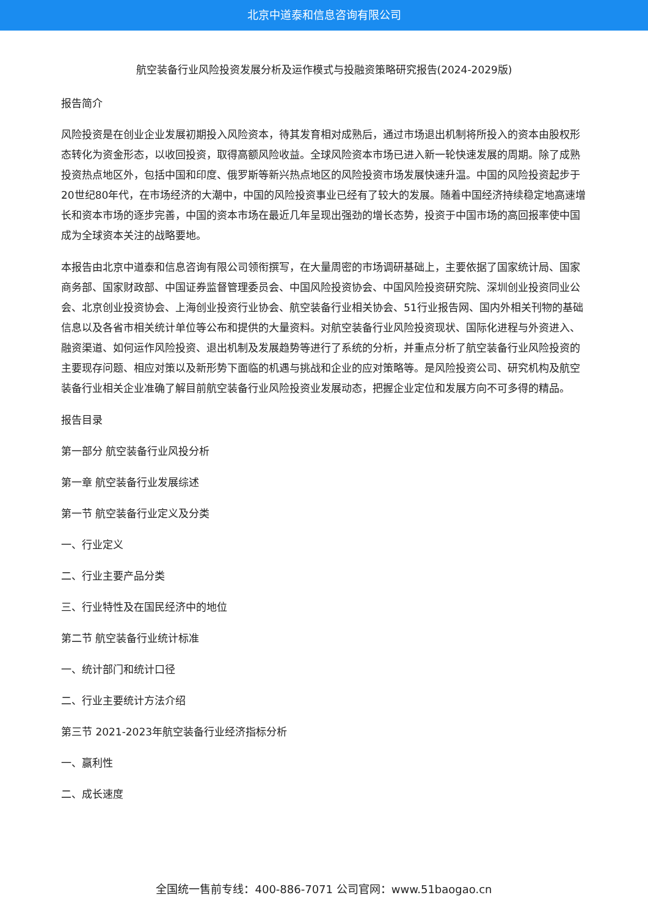北京中道泰和信息咨询有限公司
航空装备行业风险投资发展分析及运作模式与投融资策略研究报告(2024-2029版)
报告简介
风险投资是在创业企业发展初期投入风险资本，待其发育相对成熟后，通过市场退出机制将所投入的资本由股权形态转化为资金形态，以收回投资，取得高额风险收益。全球风险资本市场已进入新一轮快速发展的周期。除了成熟投资热点地区外，包括中国和印度、俄罗斯等新兴热点地区的风险投资市场发展快速升温。中国的风险投资起步于20世纪80年代，在市场经济的大潮中，中国的风险投资事业已经有了较大的发展。随着中国经济持续稳定地高速增长和资本市场的逐步完善，中国的资本市场在最近几年呈现出强劲的增长态势，投资于中国市场的高回报率使中国成为全球资本关注的战略要地。
本报告由北京中道泰和信息咨询有限公司领衔撰写，在大量周密的市场调研基础上，主要依据了国家统计局、国家商务部、国家财政部、中国证券监督管理委员会、中国风险投资协会、中国风险投资研究院、深圳创业投资同业公会、北京创业投资协会、上海创业投资行业协会、航空装备行业相关协会、51行业报告网、国内外相关刊物的基础信息以及各省市相关统计单位等公布和提供的大量资料。对航空装备行业风险投资现状、国际化进程与外资进入、融资渠道、如何运作风险投资、退出机制及发展趋势等进行了系统的分析，并重点分析了航空装备行业风险投资的主要现存问题、相应对策以及新形势下面临的机遇与挑战和企业的应对策略等。是风险投资公司、研究机构及航空装备行业相关企业准确了解目前航空装备行业风险投资业发展动态，把握企业定位和发展方向不可多得的精品。
报告目录
第一部分 航空装备行业风投分析
第一章 航空装备行业发展综述
第一节 航空装备行业定义及分类
一、行业定义
二、行业主要产品分类
三、行业特性及在国民经济中的地位
第二节 航空装备行业统计标准
一、统计部门和统计口径
二、行业主要统计方法介绍
第三节 2021-2023年航空装备行业经济指标分析
一、赢利性
二、成长速度
全国统一售前专线：400-886-7071 公司官网：www.51baogao.cn